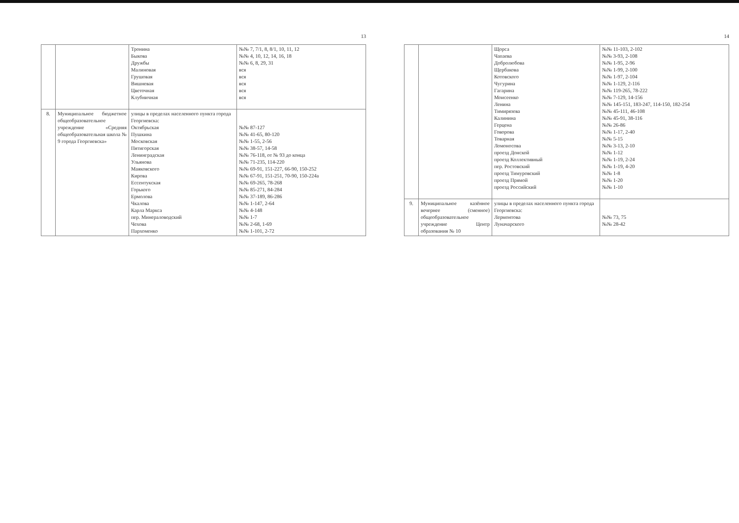13
| | | Тронина Быкова Дружбы Малиновая Грушовая Вишневая Цветочная Клубничная | №№ 7, 7/1, 8, 8/1, 10, 11, 12 №№ 4, 10, 12, 14, 16, 18 №№ 6, 8, 29, 31 вся вся вся вся вся |
| 8. | Муниципальное бюджетное общеобразовательное учреждение «Средняя общеобразовательная школа № 9 города Георгиевска» | улицы в пределах населенного пункта города Георгиевска: Октябрьская Пушкина Московская Пятигорская Ленинградская Ульянова Маяковского Кирова Ессентукская Горького Ермолова Чкалова Карла Маркса пер. Минераловодский Чехова Пархоменко | №№ 87-127 №№ 41-65, 80-120 №№ 1-55, 2-56 №№ 38-57, 14-58 №№ 76-118, от № 93 до конца №№ 71-235, 114-220 №№ 69-91, 151-227, 66-90, 150-252 №№ 67-91, 151-251, 70-90, 150-224а №№ 69-265, 78-268 №№ 85-271, 84-284 №№ 37-189, 86-286 №№ 1-147, 2-64 №№ 4-148 №№ 1-7 №№ 2-68, 1-69 №№ 1-101, 2-72 |
14
| | | Щорса Чапаева Добролюбова Щербакова Котовского Чугурина Гагарина Моисеенко Ленина Тимирязева Калинина Герцена Говорова Товарная Ломоносова проезд Донской проезд Коллективный пер. Ростовский проезд Тимуровский проезд Прямой проезд Российский | №№ 11-103, 2-102 №№ 3-93, 2-108 №№ 1-95, 2-96 №№ 1-99, 2-100 №№ 1-97, 2-104 №№ 1-129, 2-116 №№ 119-265, 78-222 №№ 7-129, 14-156 №№ 145-151, 183-247, 114-150, 182-254 №№ 45-111, 46-108 №№ 45-91, 38-116 №№ 26-86 №№ 1-17, 2-40 №№ 5-15 №№ 3-13, 2-10 №№ 1-12 №№ 1-19, 2-24 №№ 1-19, 4-20 №№ 1-8 №№ 1-20 №№ 1-10 |
| 9. | Муниципальное казённое вечернее (сменное) общеобразовательное учреждение Центр образования № 10 | улицы в пределах населенного пункта города Георгиевска: Лермонтова Луначарского | №№ 73, 75 №№ 28-42 |